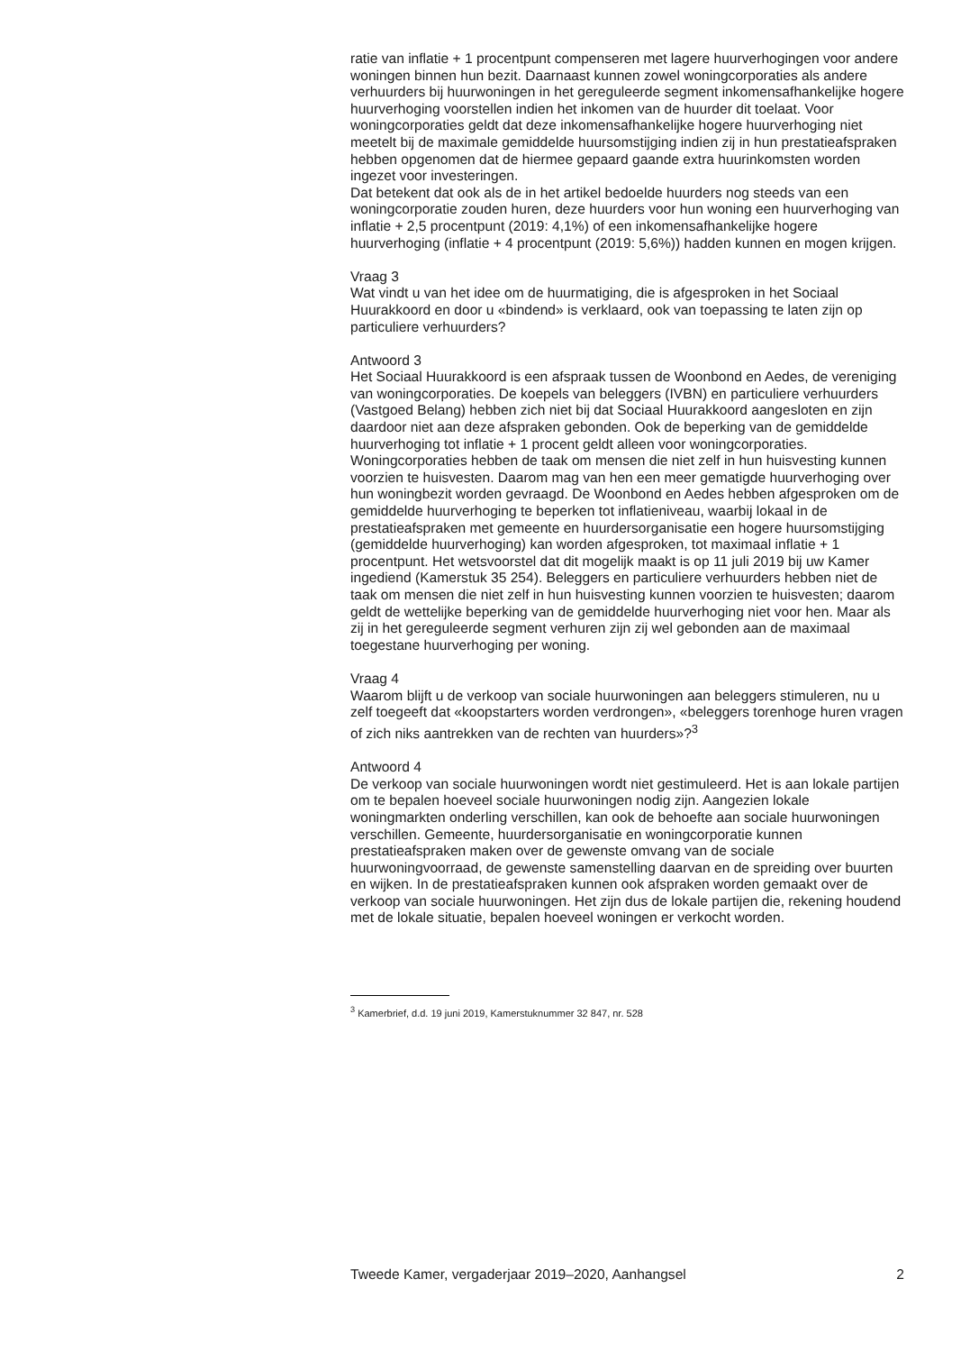ratie van inflatie + 1 procentpunt compenseren met lagere huurverhogingen voor andere woningen binnen hun bezit. Daarnaast kunnen zowel woningcorporaties als andere verhuurders bij huurwoningen in het gereguleerde segment inkomensafhankelijke hogere huurverhoging voorstellen indien het inkomen van de huurder dit toelaat. Voor woningcorporaties geldt dat deze inkomensafhankelijke hogere huurverhoging niet meetelt bij de maximale gemiddelde huursomstijging indien zij in hun prestatieafspraken hebben opgenomen dat de hiermee gepaard gaande extra huurinkomsten worden ingezet voor investeringen.
Dat betekent dat ook als de in het artikel bedoelde huurders nog steeds van een woningcorporatie zouden huren, deze huurders voor hun woning een huurverhoging van inflatie + 2,5 procentpunt (2019: 4,1%) of een inkomensafhankelijke hogere huurverhoging (inflatie + 4 procentpunt (2019: 5,6%)) hadden kunnen en mogen krijgen.
Vraag 3
Wat vindt u van het idee om de huurmatiging, die is afgesproken in het Sociaal Huurakkoord en door u «bindend» is verklaard, ook van toepassing te laten zijn op particuliere verhuurders?
Antwoord 3
Het Sociaal Huurakkoord is een afspraak tussen de Woonbond en Aedes, de vereniging van woningcorporaties. De koepels van beleggers (IVBN) en particuliere verhuurders (Vastgoed Belang) hebben zich niet bij dat Sociaal Huurakkoord aangesloten en zijn daardoor niet aan deze afspraken gebonden. Ook de beperking van de gemiddelde huurverhoging tot inflatie + 1 procent geldt alleen voor woningcorporaties. Woningcorporaties hebben de taak om mensen die niet zelf in hun huisvesting kunnen voorzien te huisvesten. Daarom mag van hen een meer gematigde huurverhoging over hun woningbezit worden gevraagd. De Woonbond en Aedes hebben afgesproken om de gemiddelde huurverhoging te beperken tot inflatieniveau, waarbij lokaal in de prestatieafspraken met gemeente en huurdersorganisatie een hogere huursomstijging (gemiddelde huurverhoging) kan worden afgesproken, tot maximaal inflatie + 1 procentpunt. Het wetsvoorstel dat dit mogelijk maakt is op 11 juli 2019 bij uw Kamer ingediend (Kamerstuk 35 254). Beleggers en particuliere verhuurders hebben niet de taak om mensen die niet zelf in hun huisvesting kunnen voorzien te huisvesten; daarom geldt de wettelijke beperking van de gemiddelde huurverhoging niet voor hen. Maar als zij in het gereguleerde segment verhuren zijn zij wel gebonden aan de maximaal toegestane huurverhoging per woning.
Vraag 4
Waarom blijft u de verkoop van sociale huurwoningen aan beleggers stimuleren, nu u zelf toegeeft dat «koopstarters worden verdrongen», «beleggers torenhoge huren vragen of zich niks aantrekken van de rechten van huurders»?<sup>3</sup>
Antwoord 4
De verkoop van sociale huurwoningen wordt niet gestimuleerd. Het is aan lokale partijen om te bepalen hoeveel sociale huurwoningen nodig zijn. Aangezien lokale woningmarkten onderling verschillen, kan ook de behoefte aan sociale huurwoningen verschillen. Gemeente, huurdersorganisatie en woningcorporatie kunnen prestatieafspraken maken over de gewenste omvang van de sociale huurwoningvoorraad, de gewenste samenstelling daarvan en de spreiding over buurten en wijken. In de prestatieafspraken kunnen ook afspraken worden gemaakt over de verkoop van sociale huurwoningen. Het zijn dus de lokale partijen die, rekening houdend met de lokale situatie, bepalen hoeveel woningen er verkocht worden.
<sup>3</sup> Kamerbrief, d.d. 19 juni 2019, Kamerstuknummer 32 847, nr. 528
Tweede Kamer, vergaderjaar 2019–2020, Aanhangsel 2